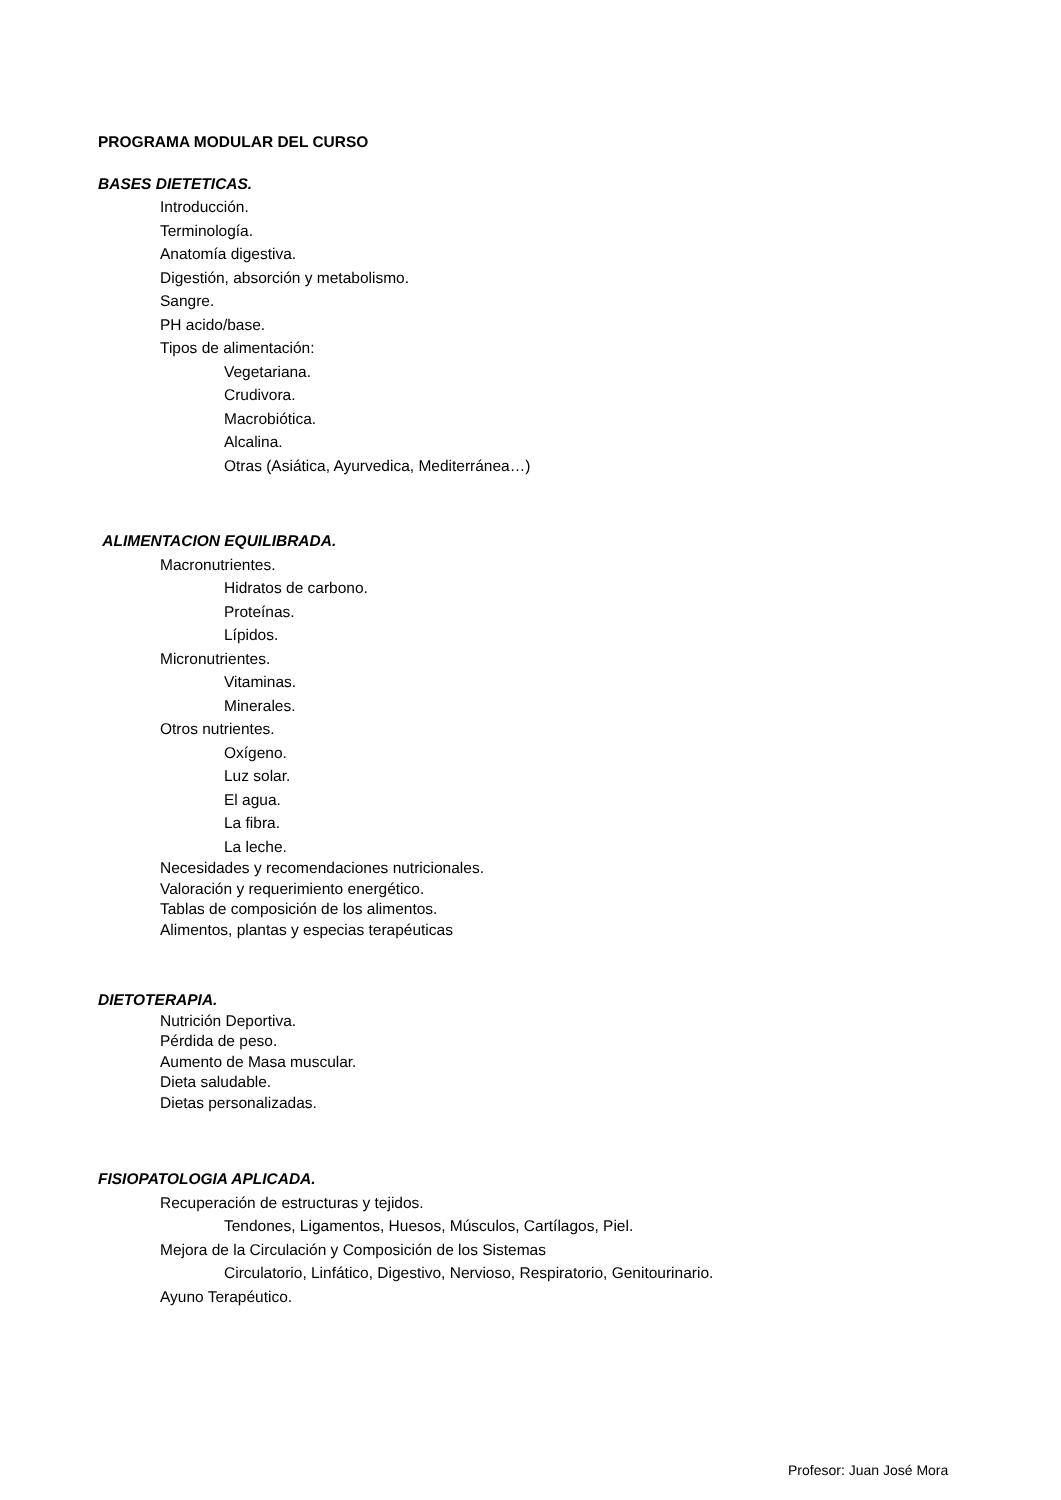PROGRAMA MODULAR DEL CURSO
BASES DIETETICAS.
Introducción.
Terminología.
Anatomía digestiva.
Digestión, absorción y metabolismo.
Sangre.
PH acido/base.
Tipos de alimentación:
Vegetariana.
Crudivora.
Macrobiótica.
Alcalina.
Otras (Asiática, Ayurvedica, Mediterránea…)
ALIMENTACION EQUILIBRADA.
Macronutrientes.
Hidratos de carbono.
Proteínas.
Lípidos.
Micronutrientes.
Vitaminas.
Minerales.
Otros nutrientes.
Oxígeno.
Luz solar.
El agua.
La fibra.
La leche.
Necesidades y recomendaciones nutricionales.
Valoración y requerimiento energético.
Tablas de composición de los alimentos.
Alimentos, plantas y especias terapéuticas
DIETOTERAPIA.
Nutrición Deportiva.
Pérdida de peso.
Aumento de Masa muscular.
Dieta saludable.
Dietas personalizadas.
FISIOPATOLOGIA APLICADA.
Recuperación de estructuras y tejidos.
Tendones, Ligamentos, Huesos, Músculos, Cartílagos, Piel.
Mejora de la Circulación y Composición de los Sistemas
Circulatorio, Linfático, Digestivo, Nervioso, Respiratorio, Genitourinario.
Ayuno Terapéutico.
Profesor: Juan José Mora